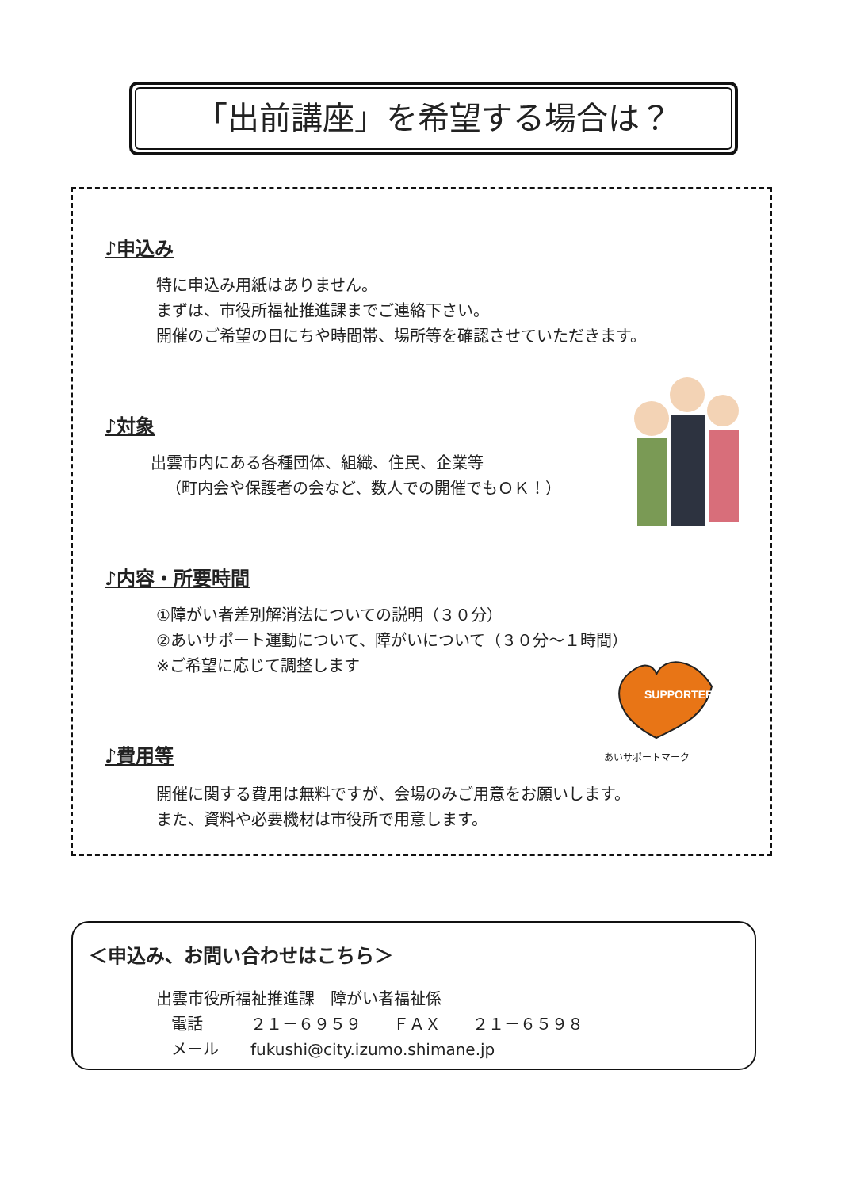「出前講座」を希望する場合は？
♪申込み
特に申込み用紙はありません。
まずは、市役所福祉推進課までご連絡下さい。
開催のご希望の日にちや時間帯、場所等を確認させていただきます。
♪対象
出雲市内にある各種団体、組織、住民、企業等
（町内会や保護者の会など、数人での開催でもＯＫ！）
♪内容・所要時間
①障がい者差別解消法についての説明（３０分）
②あいサポート運動について、障がいについて（３０分～１時間）
※ご希望に応じて調整します
SUPPORTER
あいサポートマーク
♪費用等
開催に関する費用は無料ですが、会場のみご用意をお願いします。
また、資料や必要機材は市役所で用意します。
＜申込み、お問い合わせはこちら＞
出雲市役所福祉推進課　障がい者福祉係
電話　　　２１－６９５９　　ＦＡＸ　　２１－６５９８
メール　　fukushi@city.izumo.shimane.jp